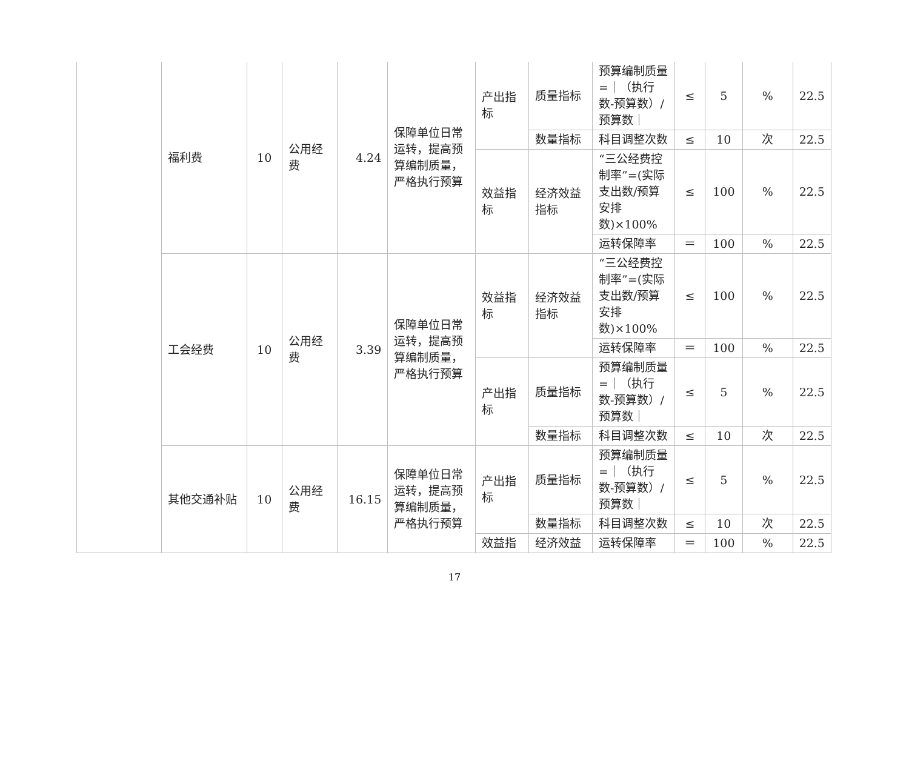| | 福利费 | 10 | 公用经费 | 4.24 | 保障单位日常运转，提高预算编制质量，严格执行预算 | 产出指标 | 质量指标 | 预算编制质量=｜（执行数-预算数）/预算数｜ | ≤ | 5 | % | 22.5 |
| | | | | | | | 数量指标 | 科目调整次数 | ≤ | 10 | 次 | 22.5 |
| | | | | | | 效益指标 | 经济效益指标 | “三公经费控制率”=(实际支出数/预算安排数)×100% | ≤ | 100 | % | 22.5 |
| | | | | | | | | 运转保障率 | ＝ | 100 | % | 22.5 |
| | 工会经费 | 10 | 公用经费 | 3.39 | 保障单位日常运转，提高预算编制质量，严格执行预算 | 效益指标 | 经济效益指标 | “三公经费控制率”=(实际支出数/预算安排数)×100% | ≤ | 100 | % | 22.5 |
| | | | | | | | | 运转保障率 | ＝ | 100 | % | 22.5 |
| | | | | | | 产出指标 | 质量指标 | 预算编制质量=｜（执行数-预算数）/预算数｜ | ≤ | 5 | % | 22.5 |
| | | | | | | | 数量指标 | 科目调整次数 | ≤ | 10 | 次 | 22.5 |
| | 其他交通补贴 | 10 | 公用经费 | 16.15 | 保障单位日常运转，提高预算编制质量，严格执行预算 | 产出指标 | 质量指标 | 预算编制质量=｜（执行数-预算数）/预算数｜ | ≤ | 5 | % | 22.5 |
| | | | | | | | 数量指标 | 科目调整次数 | ≤ | 10 | 次 | 22.5 |
| | | | | | | 效益指 | 经济效益 | 运转保障率 | ＝ | 100 | % | 22.5 |
17